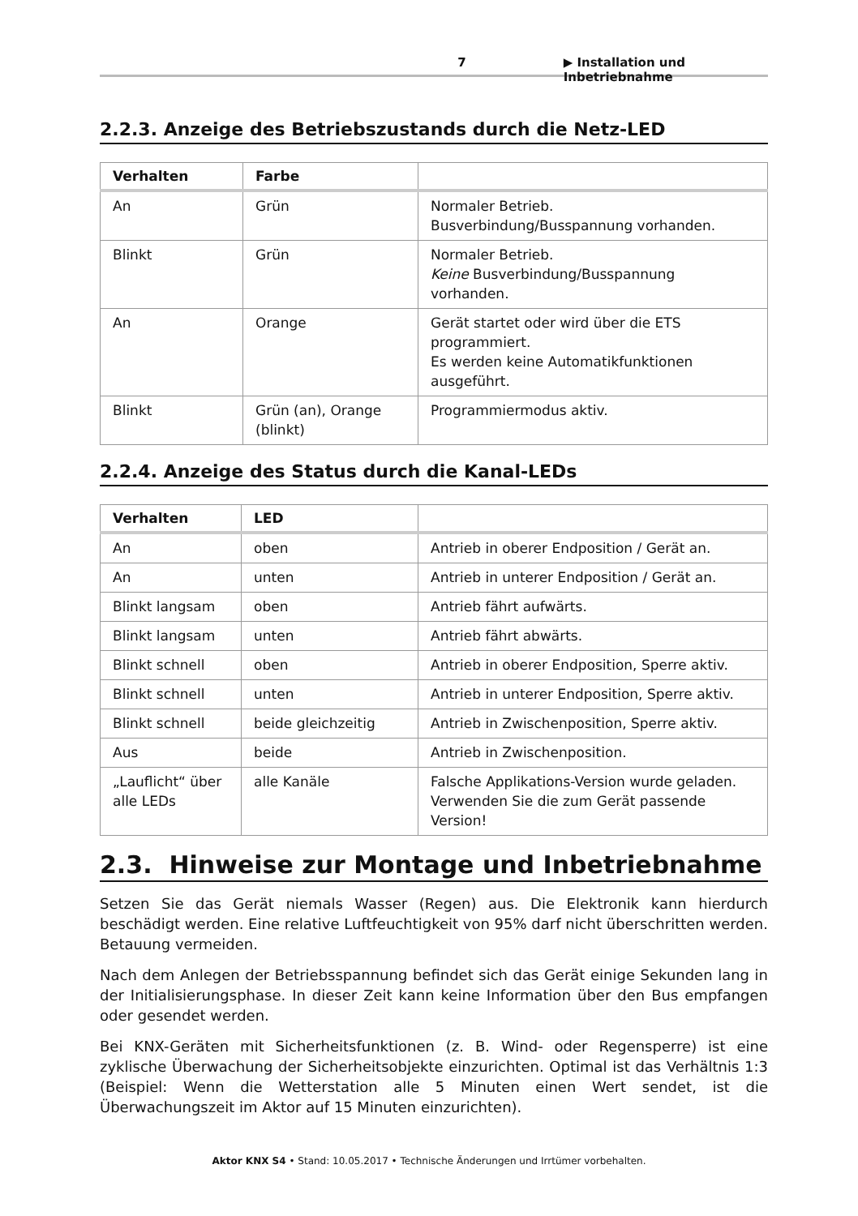7 ▶ Installation und Inbetriebnahme
2.2.3. Anzeige des Betriebszustands durch die Netz-LED
| Verhalten | Farbe | |
| --- | --- | --- |
| An | Grün | Normaler Betrieb. Busverbindung/Busspannung vorhanden. |
| Blinkt | Grün | Normaler Betrieb. Keine Busverbindung/Busspannung vorhanden. |
| An | Orange | Gerät startet oder wird über die ETS programmiert. Es werden keine Automatikfunktionen ausgeführt. |
| Blinkt | Grün (an), Orange (blinkt) | Programmiermodus aktiv. |
2.2.4. Anzeige des Status durch die Kanal-LEDs
| Verhalten | LED | |
| --- | --- | --- |
| An | oben | Antrieb in oberer Endposition / Gerät an. |
| An | unten | Antrieb in unterer Endposition / Gerät an. |
| Blinkt langsam | oben | Antrieb fährt aufwärts. |
| Blinkt langsam | unten | Antrieb fährt abwärts. |
| Blinkt schnell | oben | Antrieb in oberer Endposition, Sperre aktiv. |
| Blinkt schnell | unten | Antrieb in unterer Endposition, Sperre aktiv. |
| Blinkt schnell | beide gleichzeitig | Antrieb in Zwischenposition, Sperre aktiv. |
| Aus | beide | Antrieb in Zwischenposition. |
| „Lauflicht“ über alle LEDs | alle Kanäle | Falsche Applikations-Version wurde geladen. Verwenden Sie die zum Gerät passende Version! |
2.3. Hinweise zur Montage und Inbetriebnahme
Setzen Sie das Gerät niemals Wasser (Regen) aus. Die Elektronik kann hierdurch beschädigt werden. Eine relative Luftfeuchtigkeit von 95% darf nicht überschritten werden. Betauung vermeiden.
Nach dem Anlegen der Betriebsspannung befindet sich das Gerät einige Sekunden lang in der Initialisierungsphase. In dieser Zeit kann keine Information über den Bus empfangen oder gesendet werden.
Bei KNX-Geräten mit Sicherheitsfunktionen (z. B. Wind- oder Regensperre) ist eine zyklische Überwachung der Sicherheitsobjekte einzurichten. Optimal ist das Verhältnis 1:3 (Beispiel: Wenn die Wetterstation alle 5 Minuten einen Wert sendet, ist die Überwachungszeit im Aktor auf 15 Minuten einzurichten).
Aktor KNX S4 • Stand: 10.05.2017 • Technische Änderungen und Irrtümer vorbehalten.